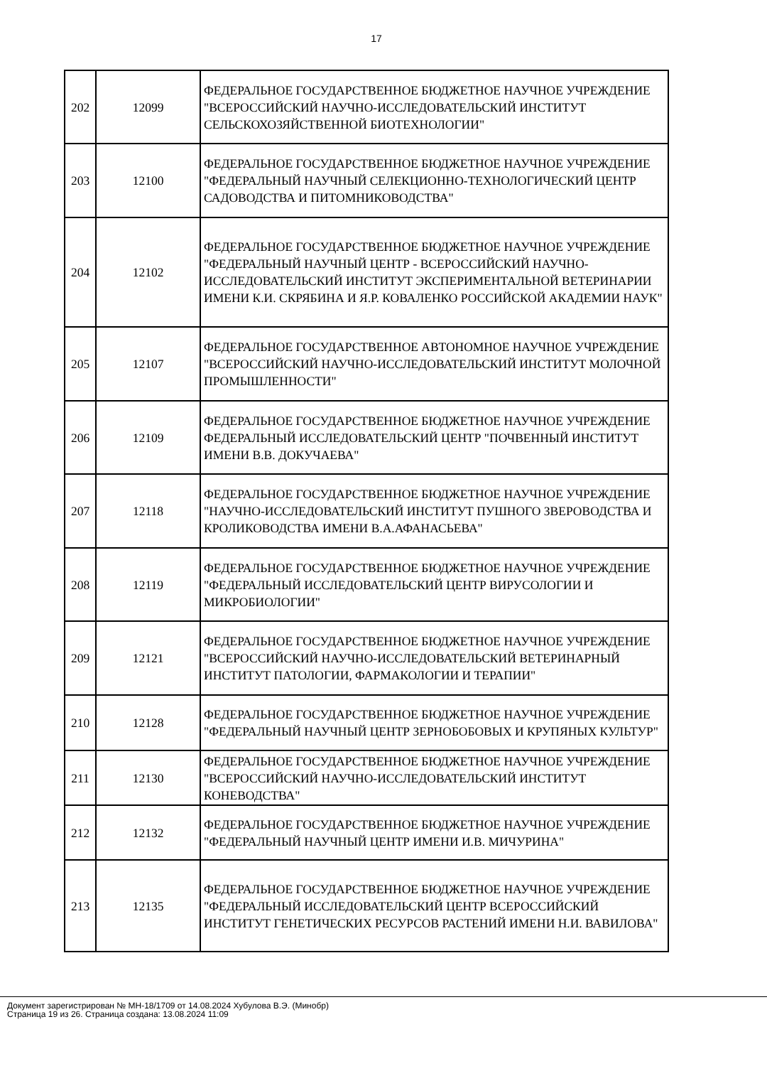17
| 202 | 12099 | ФЕДЕРАЛЬНОЕ ГОСУДАРСТВЕННОЕ БЮДЖЕТНОЕ НАУЧНОЕ УЧРЕЖДЕНИЕ "ВСЕРОССИЙСКИЙ НАУЧНО-ИССЛЕДОВАТЕЛЬСКИЙ ИНСТИТУТ СЕЛЬСКОХОЗЯЙСТВЕННОЙ БИОТЕХНОЛОГИИ" |
| 203 | 12100 | ФЕДЕРАЛЬНОЕ ГОСУДАРСТВЕННОЕ БЮДЖЕТНОЕ НАУЧНОЕ УЧРЕЖДЕНИЕ "ФЕДЕРАЛЬНЫЙ НАУЧНЫЙ СЕЛЕКЦИОННО-ТЕХНОЛОГИЧЕСКИЙ ЦЕНТР САДОВОДСТВА И ПИТОМНИКОВОДСТВА" |
| 204 | 12102 | ФЕДЕРАЛЬНОЕ ГОСУДАРСТВЕННОЕ БЮДЖЕТНОЕ НАУЧНОЕ УЧРЕЖДЕНИЕ "ФЕДЕРАЛЬНЫЙ НАУЧНЫЙ ЦЕНТР - ВСЕРОССИЙСКИЙ НАУЧНО-ИССЛЕДОВАТЕЛЬСКИЙ ИНСТИТУТ ЭКСПЕРИМЕНТАЛЬНОЙ ВЕТЕРИНАРИИ ИМЕНИ К.И. СКРЯБИНА И Я.Р. КОВАЛЕНКО РОССИЙСКОЙ АКАДЕМИИ НАУК" |
| 205 | 12107 | ФЕДЕРАЛЬНОЕ ГОСУДАРСТВЕННОЕ АВТОНОМНОЕ НАУЧНОЕ УЧРЕЖДЕНИЕ "ВСЕРОССИЙСКИЙ НАУЧНО-ИССЛЕДОВАТЕЛЬСКИЙ ИНСТИТУТ МОЛОЧНОЙ ПРОМЫШЛЕННОСТИ" |
| 206 | 12109 | ФЕДЕРАЛЬНОЕ ГОСУДАРСТВЕННОЕ БЮДЖЕТНОЕ НАУЧНОЕ УЧРЕЖДЕНИЕ ФЕДЕРАЛЬНЫЙ ИССЛЕДОВАТЕЛЬСКИЙ ЦЕНТР "ПОЧВЕННЫЙ ИНСТИТУТ ИМЕНИ В.В. ДОКУЧАЕВА" |
| 207 | 12118 | ФЕДЕРАЛЬНОЕ ГОСУДАРСТВЕННОЕ БЮДЖЕТНОЕ НАУЧНОЕ УЧРЕЖДЕНИЕ "НАУЧНО-ИССЛЕДОВАТЕЛЬСКИЙ ИНСТИТУТ ПУШНОГО ЗВЕРОВОДСТВА И КРОЛИКОВОДСТВА ИМЕНИ В.А.АФАНАСЬЕВА" |
| 208 | 12119 | ФЕДЕРАЛЬНОЕ ГОСУДАРСТВЕННОЕ БЮДЖЕТНОЕ НАУЧНОЕ УЧРЕЖДЕНИЕ "ФЕДЕРАЛЬНЫЙ ИССЛЕДОВАТЕЛЬСКИЙ ЦЕНТР ВИРУСОЛОГИИ И МИКРОБИОЛОГИИ" |
| 209 | 12121 | ФЕДЕРАЛЬНОЕ ГОСУДАРСТВЕННОЕ БЮДЖЕТНОЕ НАУЧНОЕ УЧРЕЖДЕНИЕ "ВСЕРОССИЙСКИЙ НАУЧНО-ИССЛЕДОВАТЕЛЬСКИЙ ВЕТЕРИНАРНЫЙ ИНСТИТУТ ПАТОЛОГИИ, ФАРМАКОЛОГИИ И ТЕРАПИИ" |
| 210 | 12128 | ФЕДЕРАЛЬНОЕ ГОСУДАРСТВЕННОЕ БЮДЖЕТНОЕ НАУЧНОЕ УЧРЕЖДЕНИЕ "ФЕДЕРАЛЬНЫЙ НАУЧНЫЙ ЦЕНТР ЗЕРНОБОБОВЫХ И КРУПЯНЫХ КУЛЬТУР" |
| 211 | 12130 | ФЕДЕРАЛЬНОЕ ГОСУДАРСТВЕННОЕ БЮДЖЕТНОЕ НАУЧНОЕ УЧРЕЖДЕНИЕ "ВСЕРОССИЙСКИЙ НАУЧНО-ИССЛЕДОВАТЕЛЬСКИЙ ИНСТИТУТ КОНЕВОДСТВА" |
| 212 | 12132 | ФЕДЕРАЛЬНОЕ ГОСУДАРСТВЕННОЕ БЮДЖЕТНОЕ НАУЧНОЕ УЧРЕЖДЕНИЕ "ФЕДЕРАЛЬНЫЙ НАУЧНЫЙ ЦЕНТР ИМЕНИ И.В. МИЧУРИНА" |
| 213 | 12135 | ФЕДЕРАЛЬНОЕ ГОСУДАРСТВЕННОЕ БЮДЖЕТНОЕ НАУЧНОЕ УЧРЕЖДЕНИЕ "ФЕДЕРАЛЬНЫЙ ИССЛЕДОВАТЕЛЬСКИЙ ЦЕНТР ВСЕРОССИЙСКИЙ ИНСТИТУТ ГЕНЕТИЧЕСКИХ РЕСУРСОВ РАСТЕНИЙ ИМЕНИ Н.И. ВАВИЛОВА" |
Документ зарегистрирован № МН-18/1709 от 14.08.2024 Хубулова В.Э. (Минобр)
Страница 19 из 26. Страница создана: 13.08.2024 11:09